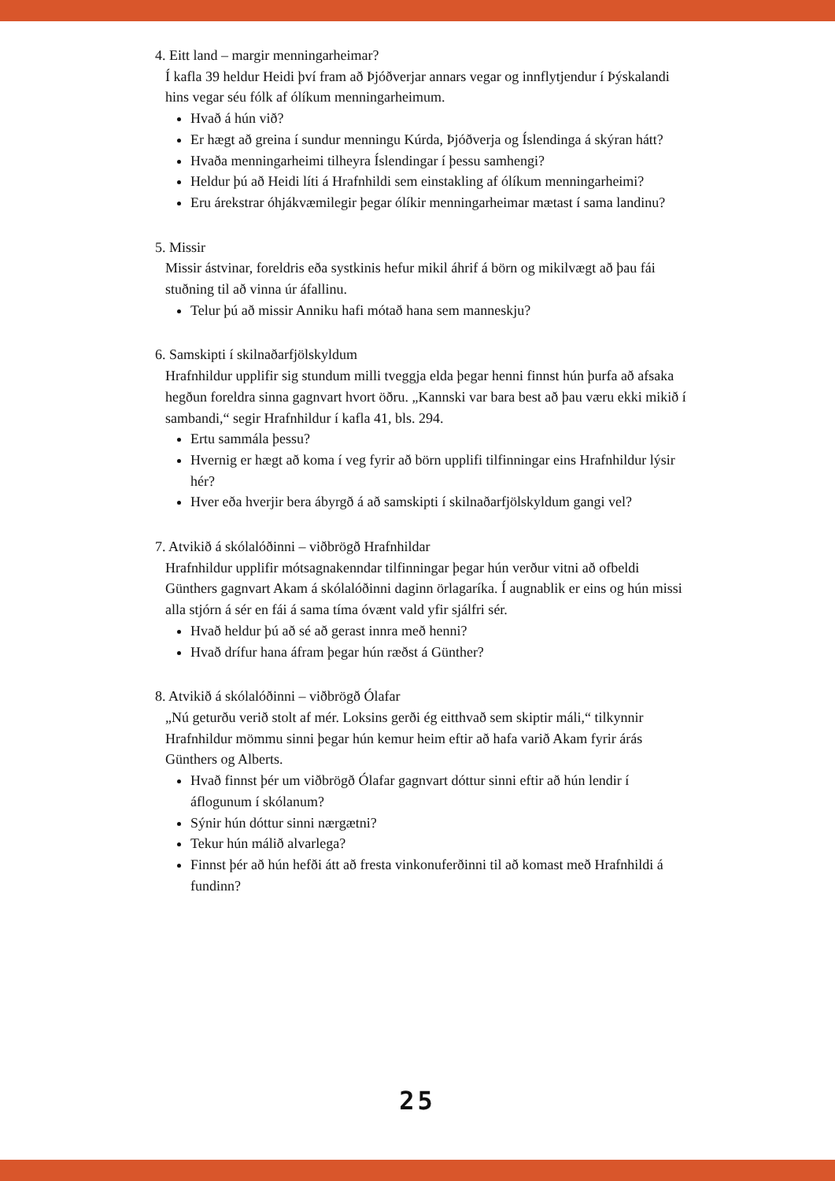4. Eitt land – margir menningarheimar?
Í kafla 39 heldur Heidi því fram að Þjóðverjar annars vegar og innflytjendur í Þýskalandi hins vegar séu fólk af ólíkum menningarheimum.
Hvað á hún við?
Er hægt að greina í sundur menningu Kúrda, Þjóðverja og Íslendinga á skýran hátt?
Hvaða menningarheimi tilheyra Íslendingar í þessu samhengi?
Heldur þú að Heidi líti á Hrafnhildi sem einstakling af ólíkum menningarheimi?
Eru árekstrar óhjákvæmilegir þegar ólíkir menningarheimar mætast í sama landinu?
5. Missir
Missir ástvinar, foreldris eða systkinis hefur mikil áhrif á börn og mikilvægt að þau fái stuðning til að vinna úr áfallinu.
Telur þú að missir Anniku hafi mótað hana sem manneskju?
6. Samskipti í skilnaðarfjölskyldum
Hrafnhildur upplifir sig stundum milli tveggja elda þegar henni finnst hún þurfa að afsaka hegðun foreldra sinna gagnvart hvort öðru. „Kannski var bara best að þau væru ekki mikið í sambandi,“ segir Hrafnhildur í kafla 41, bls. 294.
Ertu sammála þessu?
Hvernig er hægt að koma í veg fyrir að börn upplifi tilfinningar eins Hrafnhildur lýsir hér?
Hver eða hverjir bera ábyrgð á að samskipti í skilnaðarfjölskyldum gangi vel?
7. Atvikið á skólalóðinni – viðbrögð Hrafnhildar
Hrafnhildur upplifir mótsagnakenndar tilfinningar þegar hún verður vitni að ofbeldi Günthers gagnvart Akam á skólalóðinni daginn örlagaríka. Í augnablik er eins og hún missi alla stjórn á sér en fái á sama tíma óvænt vald yfir sjálfri sér.
Hvað heldur þú að sé að gerast innra með henni?
Hvað drífur hana áfram þegar hún ræðst á Günther?
8. Atvikið á skólalóðinni – viðbrögð Ólafar
„Nú geturðu verið stolt af mér. Loksins gerði ég eitthvað sem skiptir máli,“ tilkynnir Hrafnhildur mömmu sinni þegar hún kemur heim eftir að hafa varið Akam fyrir árás Günthers og Alberts.
Hvað finnst þér um viðbrögð Ólafar gagnvart dóttur sinni eftir að hún lendir í áflogunum í skólanum?
Sýnir hún dóttur sinni nærgætni?
Tekur hún málið alvarlega?
Finnst þér að hún hefði átt að fresta vinkonuferðinni til að komast með Hrafnhildi á fundinn?
25